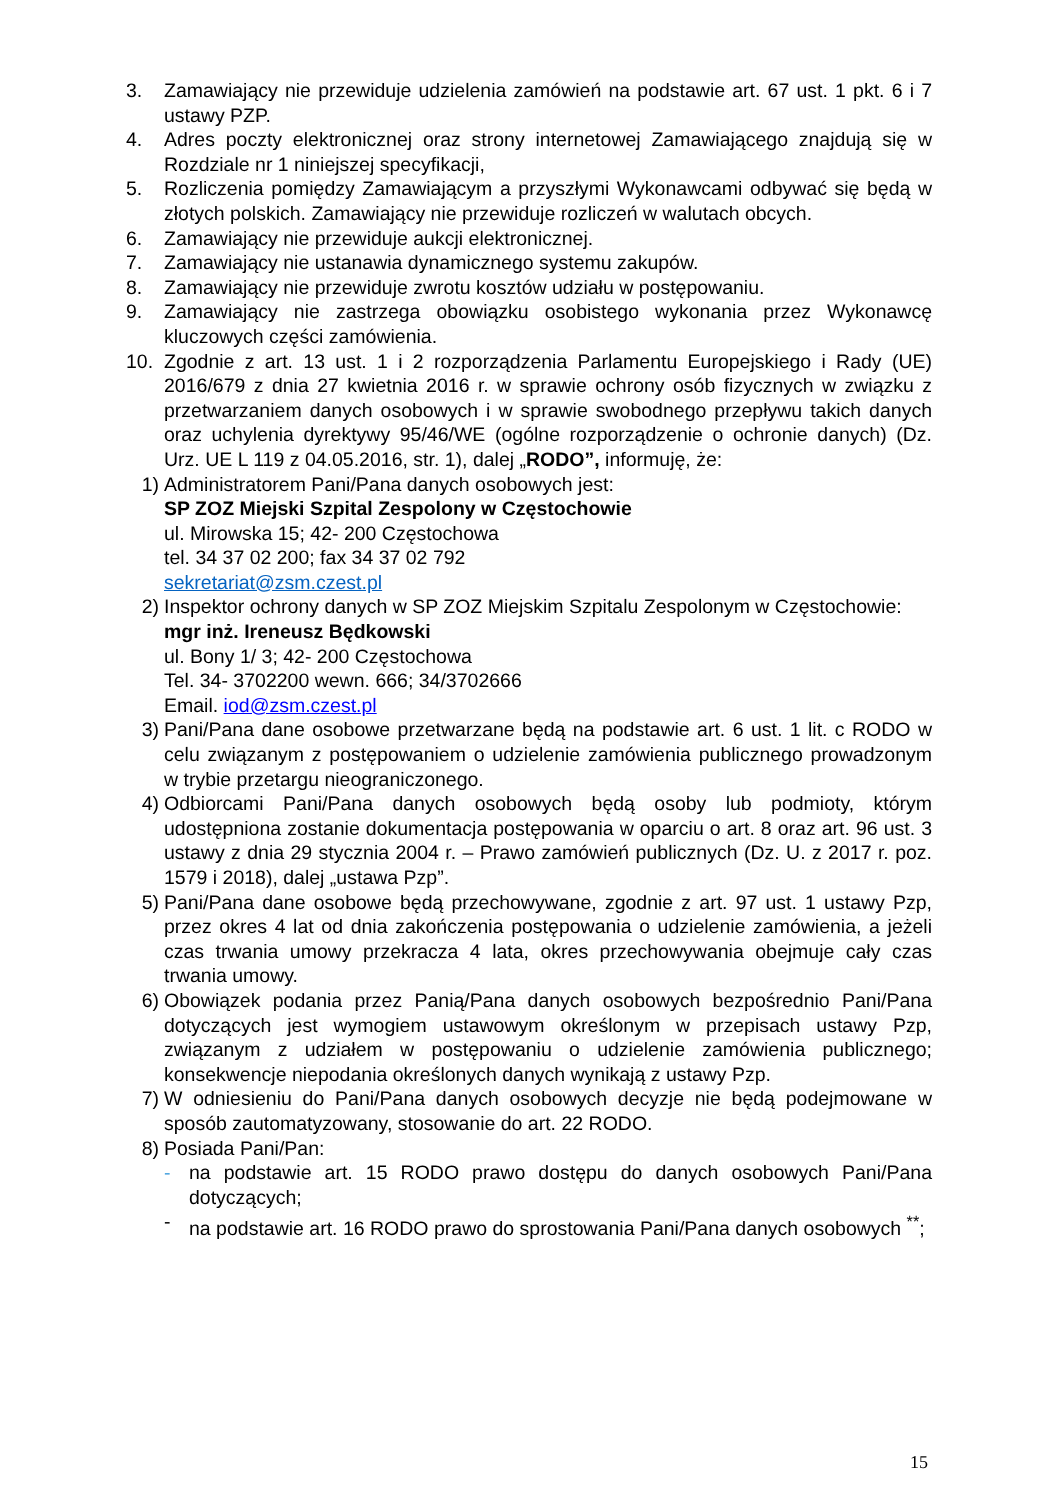3. Zamawiający nie przewiduje udzielenia zamówień na podstawie art. 67 ust. 1 pkt. 6 i 7 ustawy PZP.
4. Adres poczty elektronicznej oraz strony internetowej Zamawiającego znajdują się w Rozdziale nr 1 niniejszej specyfikacji,
5. Rozliczenia pomiędzy Zamawiającym a przyszłymi Wykonawcami odbywać się będą w złotych polskich. Zamawiający nie przewiduje rozliczeń w walutach obcych.
6. Zamawiający nie przewiduje aukcji elektronicznej.
7. Zamawiający nie ustanawia dynamicznego systemu zakupów.
8. Zamawiający nie przewiduje zwrotu kosztów udziału w postępowaniu.
9. Zamawiający nie zastrzega obowiązku osobistego wykonania przez Wykonawcę kluczowych części zamówienia.
10. Zgodnie z art. 13 ust. 1 i 2 rozporządzenia Parlamentu Europejskiego i Rady (UE) 2016/679 z dnia 27 kwietnia 2016 r. w sprawie ochrony osób fizycznych w związku z przetwarzaniem danych osobowych i w sprawie swobodnego przepływu takich danych oraz uchylenia dyrektywy 95/46/WE (ogólne rozporządzenie o ochronie danych) (Dz. Urz. UE L 119 z 04.05.2016, str. 1), dalej „RODO”, informuję, że:
1) Administratorem Pani/Pana danych osobowych jest:
SP ZOZ Miejski Szpital Zespolony w Częstochowie
ul. Mirowska 15; 42- 200 Częstochowa
tel. 34 37 02 200; fax 34 37 02 792
sekretariat@zsm.czest.pl
2) Inspektor ochrony danych w SP ZOZ Miejskim Szpitalu Zespolonym w Częstochowie:
mgr inż. Ireneusz Będkowski
ul. Bony 1/ 3; 42- 200 Częstochowa
Tel. 34- 3702200 wewn. 666; 34/3702666
Email. iod@zsm.czest.pl
3) Pani/Pana dane osobowe przetwarzane będą na podstawie art. 6 ust. 1 lit. c RODO w celu związanym z postępowaniem o udzielenie zamówienia publicznego prowadzonym w trybie przetargu nieograniczonego.
4) Odbiorcami Pani/Pana danych osobowych będą osoby lub podmioty, którym udostępniona zostanie dokumentacja postępowania w oparciu o art. 8 oraz art. 96 ust. 3 ustawy z dnia 29 stycznia 2004 r. – Prawo zamówień publicznych (Dz. U. z 2017 r. poz. 1579 i 2018), dalej „ustawa Pzp”.
5) Pani/Pana dane osobowe będą przechowywane, zgodnie z art. 97 ust. 1 ustawy Pzp, przez okres 4 lat od dnia zakończenia postępowania o udzielenie zamówienia, a jeżeli czas trwania umowy przekracza 4 lata, okres przechowywania obejmuje cały czas trwania umowy.
6) Obowiązek podania przez Panią/Pana danych osobowych bezpośrednio Pani/Pana dotyczących jest wymogiem ustawowym określonym w przepisach ustawy Pzp, związanym z udziałem w postępowaniu o udzielenie zamówienia publicznego; konsekwencje niepodania określonych danych wynikają z ustawy Pzp.
7) W odniesieniu do Pani/Pana danych osobowych decyzje nie będą podejmowane w sposób zautomatyzowany, stosowanie do art. 22 RODO.
8) Posiada Pani/Pan:
- na podstawie art. 15 RODO prawo dostępu do danych osobowych Pani/Pana dotyczących;
- na podstawie art. 16 RODO prawo do sprostowania Pani/Pana danych osobowych <sup>**</sup>;
15